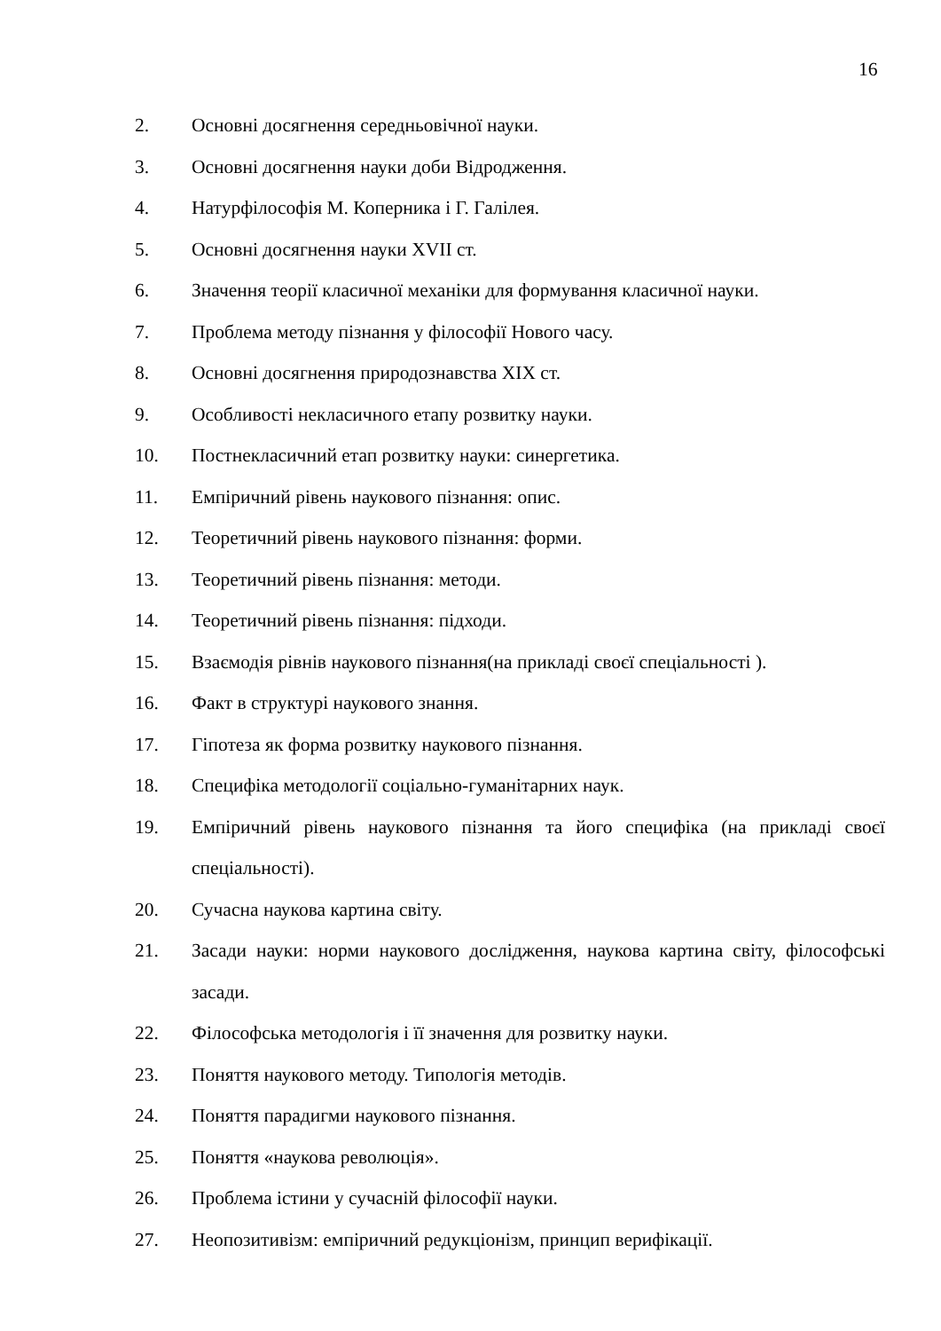16
2. Основні досягнення середньовічної науки.
3. Основні досягнення науки доби Відродження.
4. Натурфілософія М. Коперника і Г. Галілея.
5. Основні досягнення науки XVII ст.
6. Значення теорії класичної механіки для формування класичної науки.
7. Проблема методу пізнання у філософії Нового часу.
8. Основні досягнення природознавства XIX ст.
9. Особливості некласичного етапу розвитку науки.
10. Постнекласичний етап розвитку науки: синергетика.
11. Емпіричний рівень наукового пізнання: опис.
12. Теоретичний рівень наукового пізнання: форми.
13. Теоретичний рівень пізнання: методи.
14. Теоретичний рівень пізнання: підходи.
15. Взаємодія рівнів наукового пізнання(на прикладі своєї спеціальності ).
16. Факт в структурі наукового знання.
17. Гіпотеза як форма розвитку наукового пізнання.
18. Специфіка методології соціально-гуманітарних наук.
19. Емпіричний рівень наукового пізнання та його специфіка (на прикладі своєї спеціальності).
20. Сучасна наукова картина світу.
21. Засади науки: норми наукового дослідження, наукова картина світу, філософські засади.
22. Філософська методологія і її значення для розвитку науки.
23. Поняття наукового методу. Типологія методів.
24. Поняття парадигми наукового пізнання.
25. Поняття «наукова революція».
26. Проблема істини у сучасній філософії науки.
27. Неопозитивізм: емпіричний редукціонізм, принцип верифікації.